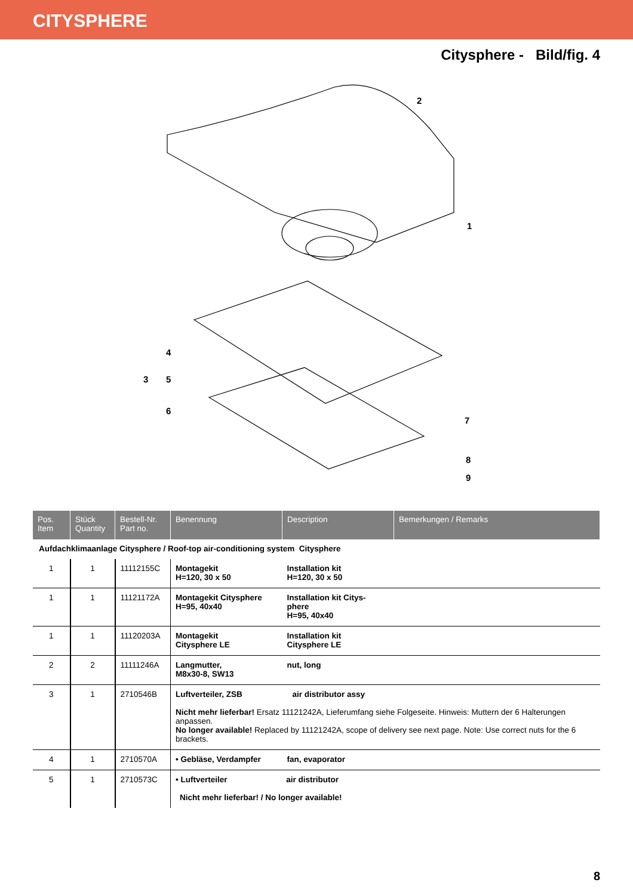CITYSPHERE
Citysphere - Bild/fig. 4
2
1
4
3
5
6
7
8
9
| Pos. Item | Stück Quantity | Bestell-Nr. Part no. | Benennung | Description | Bemerkungen / Remarks |
| --- | --- | --- | --- | --- | --- |
| Aufdachklimaanlage Citysphere / Roof-top air-conditioning system Citysphere | | | | | |
| 1 | 1 | 11112155C | Montagekit H=120, 30 x 50 | Installation kit H=120, 30 x 50 | |
| 1 | 1 | 11121172A | Montagekit Citysphere H=95, 40x40 | Installation kit Citys- phere H=95, 40x40 | |
| 1 | 1 | 11120203A | Montagekit Citysphere LE | Installation kit Citysphere LE | |
| 2 | 2 | 11111246A | Langmutter, M8x30-8, SW13 | nut, long | |
| 3 | 1 | 2710546B | Luftverteiler, ZSB air distributor assy Nicht mehr lieferbar! Ersatz 11121242A, Lieferumfang siehe Folgeseite. Hinweis: Muttern der 6 Halterungen anpassen. No longer available! Replaced by 11121242A, scope of delivery see next page. Note: Use correct nuts for the 6 brackets. | | |
| 4 | 1 | 2710570A | • Gebläse, Verdampfer | fan, evaporator | |
| 5 | 1 | 2710573C | • Luftverteiler air distributor Nicht mehr lieferbar! / No longer available! | | |
8